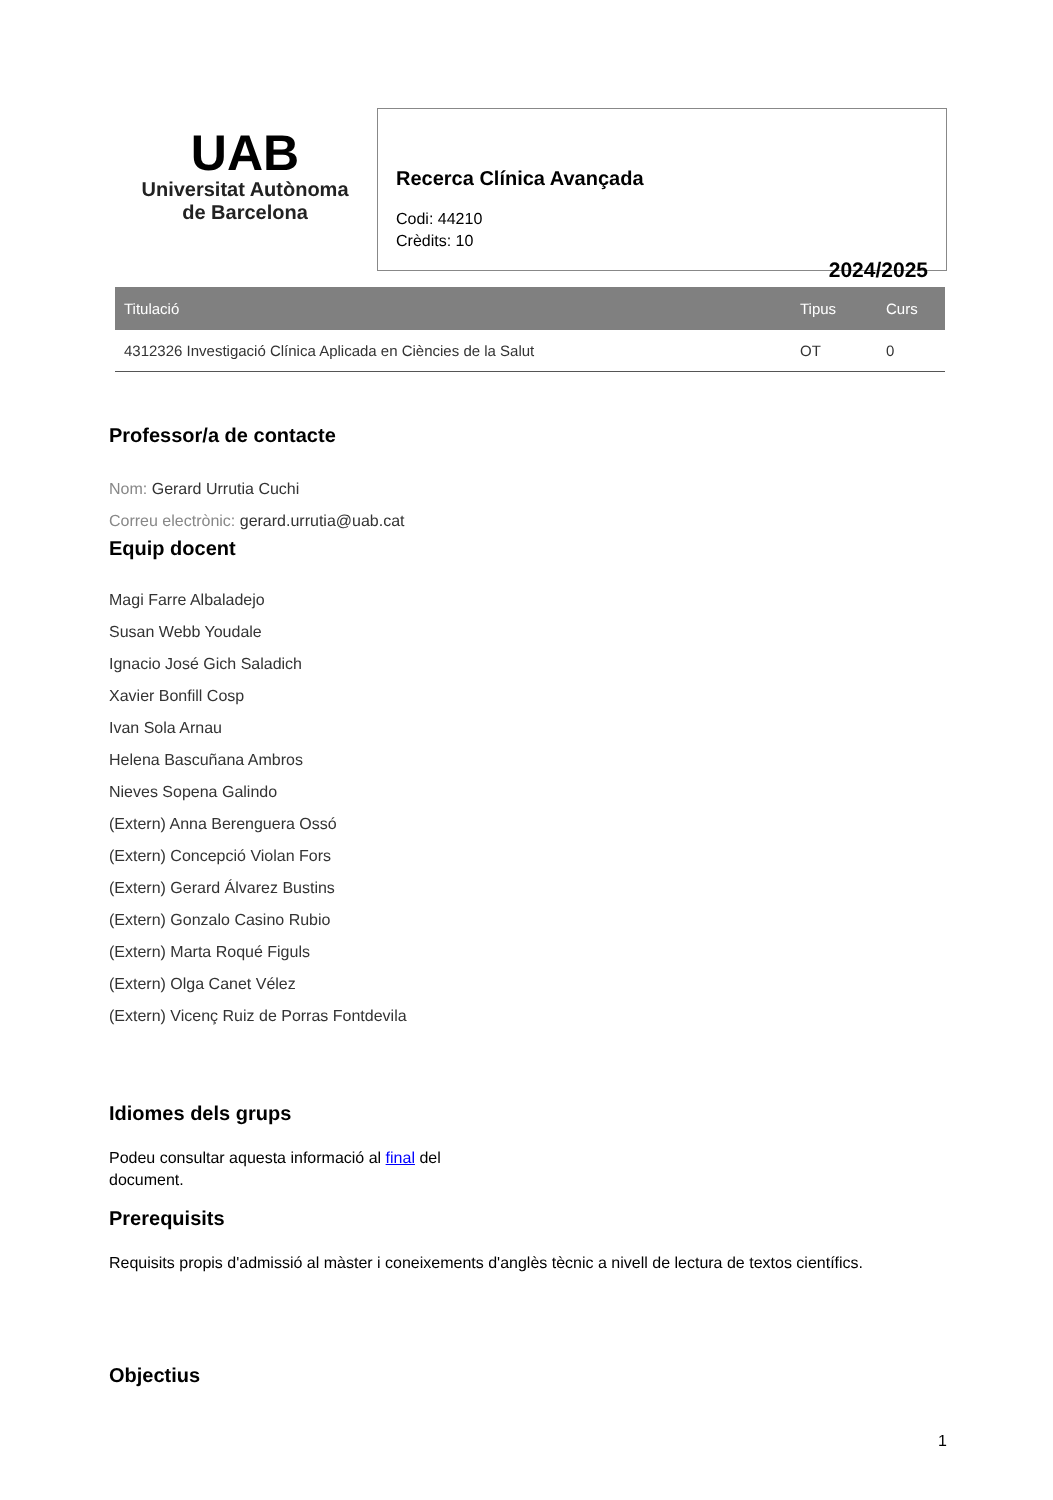UAB
Universitat Autònoma
de Barcelona
Recerca Clínica Avançada
Codi: 44210
Crèdits: 10
2024/2025
| Titulació | Tipus | Curs |
| --- | --- | --- |
| 4312326 Investigació Clínica Aplicada en Ciències de la Salut | OT | 0 |
Professor/a de contacte
Nom: Gerard Urrutia Cuchi
Correu electrònic: gerard.urrutia@uab.cat
Equip docent
Magi Farre Albaladejo
Susan Webb Youdale
Ignacio José Gich Saladich
Xavier Bonfill Cosp
Ivan Sola Arnau
Helena Bascuñana Ambros
Nieves Sopena Galindo
(Extern) Anna Berenguera Ossó
(Extern) Concepció Violan Fors
(Extern) Gerard Álvarez Bustins
(Extern) Gonzalo Casino Rubio
(Extern) Marta Roqué Figuls
(Extern) Olga Canet Vélez
(Extern) Vicenç Ruiz de Porras Fontdevila
Idiomes dels grups
Podeu consultar aquesta informació al final del document.
Prerequisits
Requisits propis d'admissió al màster i coneixements d'anglès tècnic a nivell de lectura de textos científics.
Objectius
1